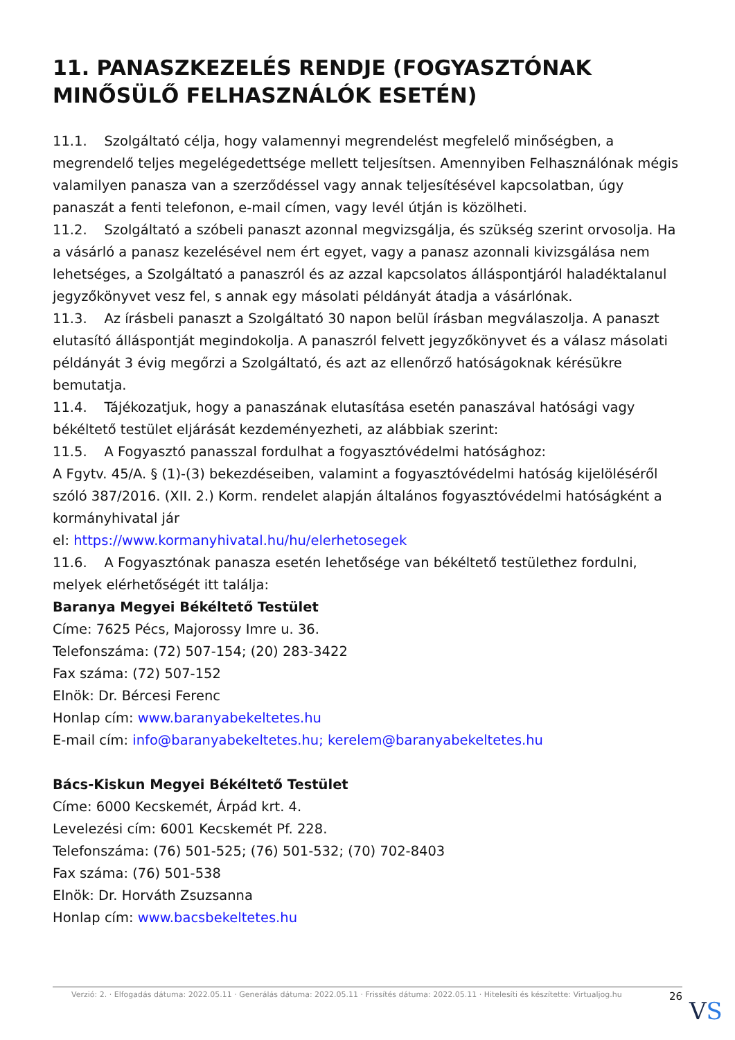11. PANASZKEZELÉS RENDJE (FOGYASZTÓNAK MINŐSÜLŐ FELHASZNÁLÓK ESETÉN)
11.1. Szolgáltató célja, hogy valamennyi megrendelést megfelelő minőségben, a megrendelő teljes megelégedettsége mellett teljesítsen. Amennyiben Felhasználónak mégis valamilyen panasza van a szerződéssel vagy annak teljesítésével kapcsolatban, úgy panaszát a fenti telefonon, e-mail címen, vagy levél útján is közölheti.
11.2. Szolgáltató a szóbeli panaszt azonnal megvizsgálja, és szükség szerint orvosolja. Ha a vásárló a panasz kezelésével nem ért egyet, vagy a panasz azonnali kivizsgálása nem lehetséges, a Szolgáltató a panaszról és az azzal kapcsolatos álláspontjáról haladéktalanul jegyzőkönyvet vesz fel, s annak egy másolati példányát átadja a vásárlónak.
11.3. Az írásbeli panaszt a Szolgáltató 30 napon belül írásban megválaszolja. A panaszt elutasító álláspontját megindokolja. A panaszról felvett jegyzőkönyvet és a válasz másolati példányát 3 évig megőrzi a Szolgáltató, és azt az ellenőrző hatóságoknak kérésükre bemutatja.
11.4. Tájékozatjuk, hogy a panaszának elutasítása esetén panaszával hatósági vagy békéltető testület eljárását kezdeményezheti, az alábbiak szerint:
11.5. A Fogyasztó panasszal fordulhat a fogyasztóvédelmi hatósághoz:
A Fgytv. 45/A. § (1)-(3) bekezdéseiben, valamint a fogyasztóvédelmi hatóság kijelöléséről szóló 387/2016. (XII. 2.) Korm. rendelet alapján általános fogyasztóvédelmi hatóságként a kormányhivatal jár
el: https://www.kormanyhivatal.hu/hu/elerhetosegek
11.6. A Fogyasztónak panasza esetén lehetősége van békéltető testülethez fordulni, melyek elérhetőségét itt találja:
Baranya Megyei Békéltető Testület
Címe: 7625 Pécs, Majorossy Imre u. 36.
Telefonszáma: (72) 507-154; (20) 283-3422
Fax száma: (72) 507-152
Elnök: Dr. Bércesi Ferenc
Honlap cím: www.baranyabekeltetes.hu
E-mail cím: info@baranyabekeltetes.hu; kerelem@baranyabekeltetes.hu
Bács-Kiskun Megyei Békéltető Testület
Címe: 6000 Kecskemét, Árpád krt. 4.
Levelezési cím: 6001 Kecskemét Pf. 228.
Telefonszáma: (76) 501-525; (76) 501-532; (70) 702-8403
Fax száma: (76) 501-538
Elnök: Dr. Horváth Zsuzsanna
Honlap cím: www.bacsbekeltetes.hu
Verzió: 2. · Elfogadás dátuma: 2022.05.11 · Generálás dátuma: 2022.05.11 · Frissítés dátuma: 2022.05.11 · Hitelesíti és készítette: Virtualjog.hu 26
VS